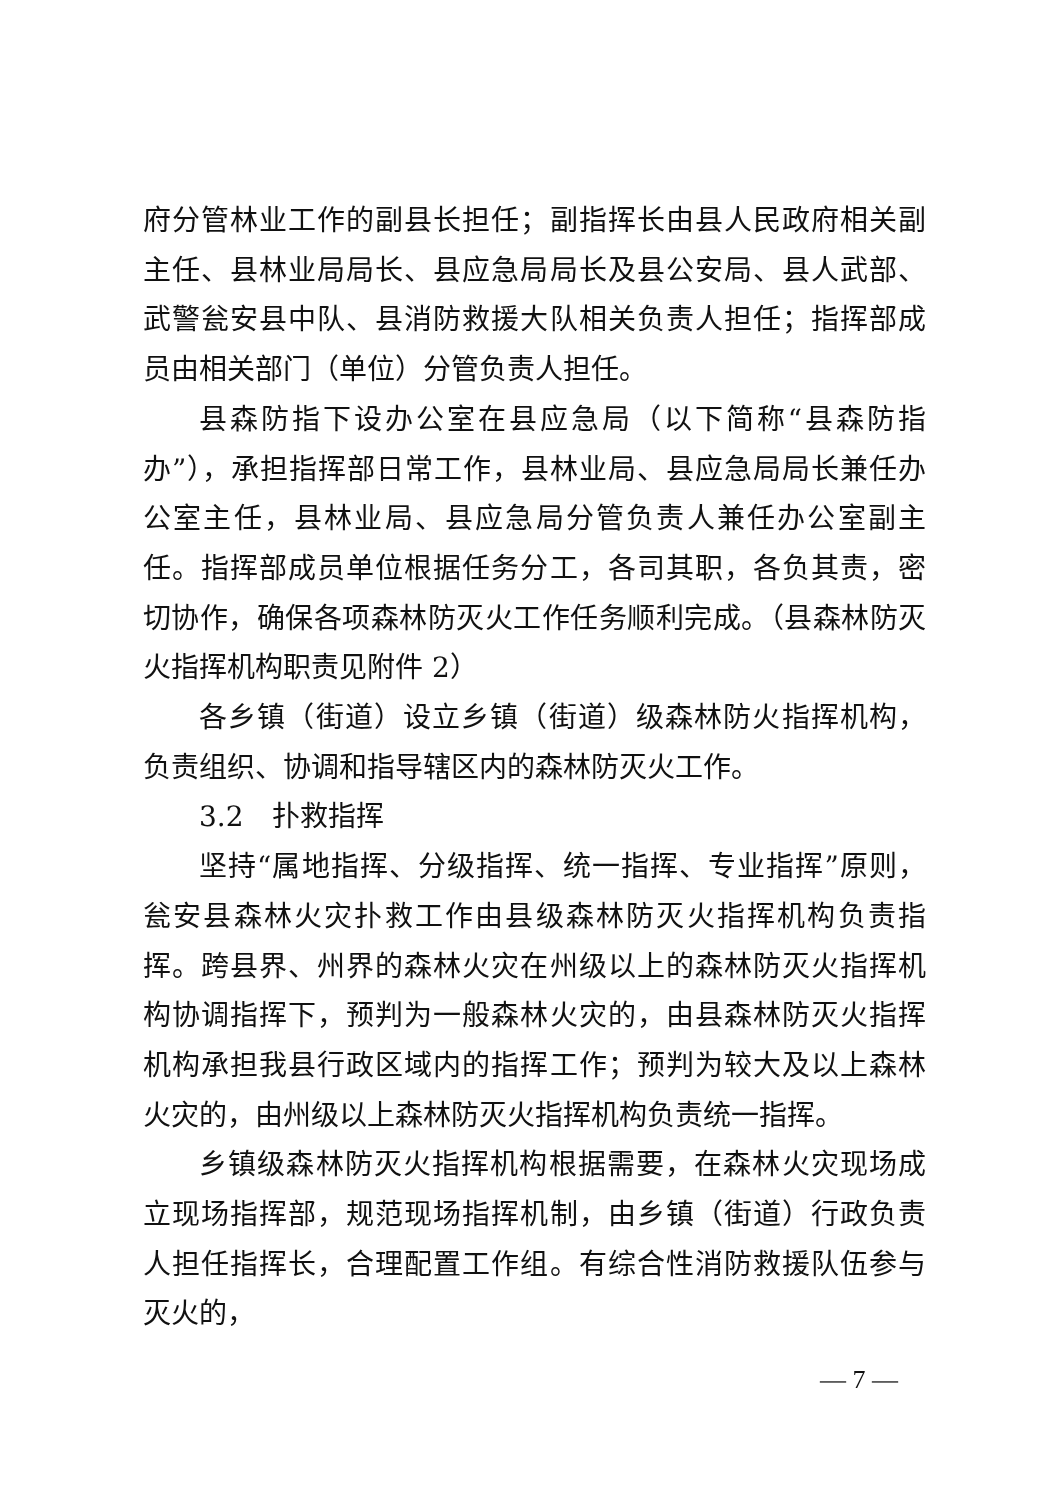府分管林业工作的副县长担任；副指挥长由县人民政府相关副主任、县林业局局长、县应急局局长及县公安局、县人武部、武警瓮安县中队、县消防救援大队相关负责人担任；指挥部成员由相关部门（单位）分管负责人担任。
县森防指下设办公室在县应急局（以下简称“县森防指办”），承担指挥部日常工作，县林业局、县应急局局长兼任办公室主任，县林业局、县应急局分管负责人兼任办公室副主任。指挥部成员单位根据任务分工，各司其职，各负其责，密切协作，确保各项森林防灭火工作任务顺利完成。（县森林防灭火指挥机构职责见附件 2）
各乡镇（街道）设立乡镇（街道）级森林防火指挥机构，负责组织、协调和指导辖区内的森林防灭火工作。
3.2　扑救指挥
坚持“属地指挥、分级指挥、统一指挥、专业指挥”原则，瓮安县森林火灾扑救工作由县级森林防灭火指挥机构负责指挥。跨县界、州界的森林火灾在州级以上的森林防灭火指挥机构协调指挥下，预判为一般森林火灾的，由县森林防灭火指挥机构承担我县行政区域内的指挥工作；预判为较大及以上森林火灾的，由州级以上森林防灭火指挥机构负责统一指挥。
乡镇级森林防灭火指挥机构根据需要，在森林火灾现场成立现场指挥部，规范现场指挥机制，由乡镇（街道）行政负责人担任指挥长，合理配置工作组。有综合性消防救援队伍参与灭火的，
— 7 —